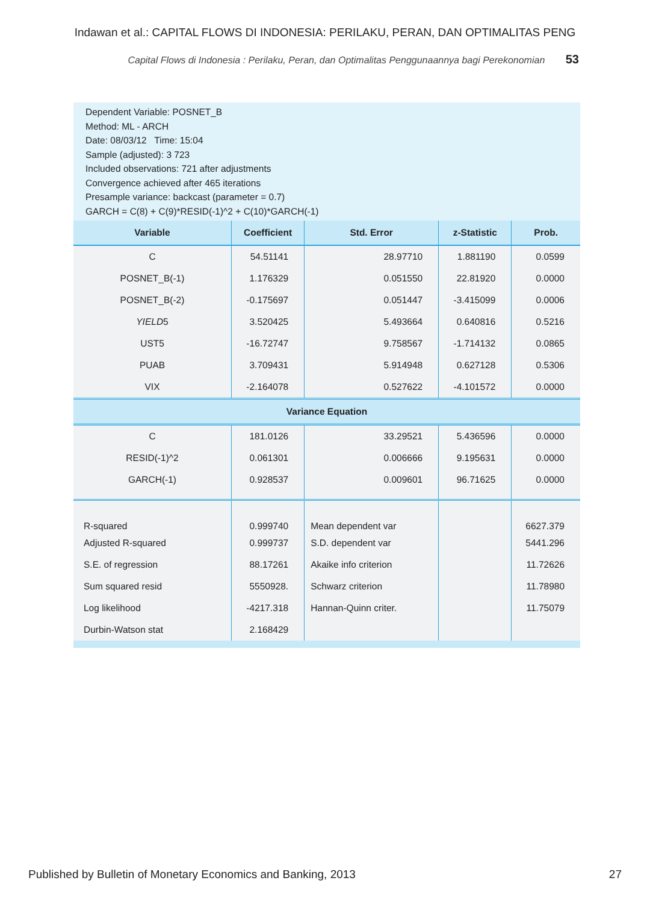Indawan et al.: CAPITAL FLOWS DI INDONESIA: PERILAKU, PERAN, DAN OPTIMALITAS PENG
Capital Flows di Indonesia : Perilaku, Peran, dan Optimalitas Penggunaannya bagi Perekonomian 53
Dependent Variable: POSNET_B
Method: ML - ARCH
Date: 08/03/12 Time: 15:04
Sample (adjusted): 3 723
Included observations: 721 after adjustments
Convergence achieved after 465 iterations
Presample variance: backcast (parameter = 0.7)
GARCH = C(8) + C(9)*RESID(-1)^2 + C(10)*GARCH(-1)
| Variable | Coefficient | Std. Error | z-Statistic | Prob. |
| --- | --- | --- | --- | --- |
| C | 54.51141 | 28.97710 | 1.881190 | 0.0599 |
| POSNET_B(-1) | 1.176329 | 0.051550 | 22.81920 | 0.0000 |
| POSNET_B(-2) | -0.175697 | 0.051447 | -3.415099 | 0.0006 |
| YIELD 5 | 3.520425 | 5.493664 | 0.640816 | 0.5216 |
| UST5 | -16.72747 | 9.758567 | -1.714132 | 0.0865 |
| PUAB | 3.709431 | 5.914948 | 0.627128 | 0.5306 |
| VIX | -2.164078 | 0.527622 | -4.101572 | 0.0000 |
| Variance Equation | | | | |
| C | 181.0126 | 33.29521 | 5.436596 | 0.0000 |
| RESID(-1)^2 | 0.061301 | 0.006666 | 9.195631 | 0.0000 |
| GARCH(-1) | 0.928537 | 0.009601 | 96.71625 | 0.0000 |
| R-squared | 0.999740 | Mean dependent var | | 6627.379 |
| Adjusted R-squared | 0.999737 | S.D. dependent var | | 5441.296 |
| S.E. of regression | 88.17261 | Akaike info criterion | | 11.72626 |
| Sum squared resid | 5550928. | Schwarz criterion | | 11.78980 |
| Log likelihood | -4217.318 | Hannan-Quinn criter. | | 11.75079 |
| Durbin-Watson stat | 2.168429 | | | |
Published by Bulletin of Monetary Economics and Banking, 2013 27